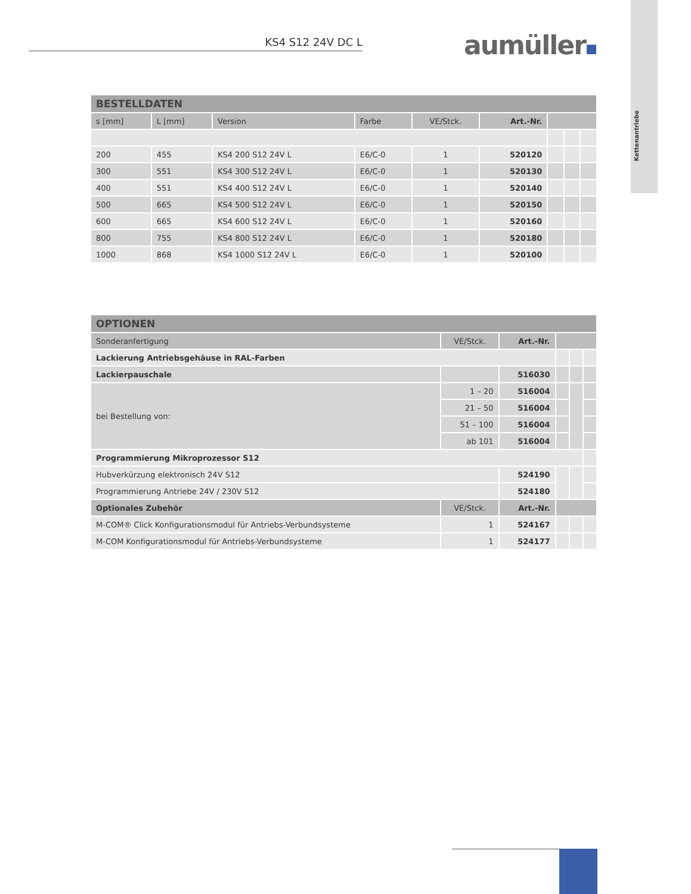Kettenantriebe
KS4 S12 24V DC L aumüller
| BESTELLDATEN | | | | | | | | |
| --- | --- | --- | --- | --- | --- | --- | --- | --- |
| s [mm] | L [mm] | Version | Farbe | VE/Stck. | Art.-Nr. | | | |
| 200 | 455 | KS4 200 S12 24V L | E6/C-0 | 1 | 520120 | | | |
| 300 | 551 | KS4 300 S12 24V L | E6/C-0 | 1 | 520130 | | | |
| 400 | 551 | KS4 400 S12 24V L | E6/C-0 | 1 | 520140 | | | |
| 500 | 665 | KS4 500 S12 24V L | E6/C-0 | 1 | 520150 | | | |
| 600 | 665 | KS4 600 S12 24V L | E6/C-0 | 1 | 520160 | | | |
| 800 | 755 | KS4 800 S12 24V L | E6/C-0 | 1 | 520180 | | | |
| 1000 | 868 | KS4 1000 S12 24V L | E6/C-0 | 1 | 520100 | | | |
| OPTIONEN | | | | | |
| --- | --- | --- | --- | --- | --- |
| Sonderanfertigung | VE/Stck. | Art.-Nr. | | | |
| Lackierung Antriebsgehäuse in RAL-Farben | | | | | |
| Lackierpauschale | | 516030 | | | |
| bei Bestellung von: | 1 – 20 | 516004 | | | |
| | 21 – 50 | 516004 | | | |
| | 51 – 100 | 516004 | | | |
| | ab 101 | 516004 | | | |
| Programmierung Mikroprozessor S12 | | | | | |
| Hubverkürzung elektronisch 24V S12 | | 524190 | | | |
| Programmierung Antriebe 24V / 230V S12 | | 524180 | | | |
| Optionales Zubehör | VE/Stck. | Art.-Nr. | | | |
| M-COM® Click Konfigurationsmodul für Antriebs-Verbundsysteme | 1 | 524167 | | | |
| M-COM Konfigurationsmodul für Antriebs-Verbundsysteme | 1 | 524177 | | | |